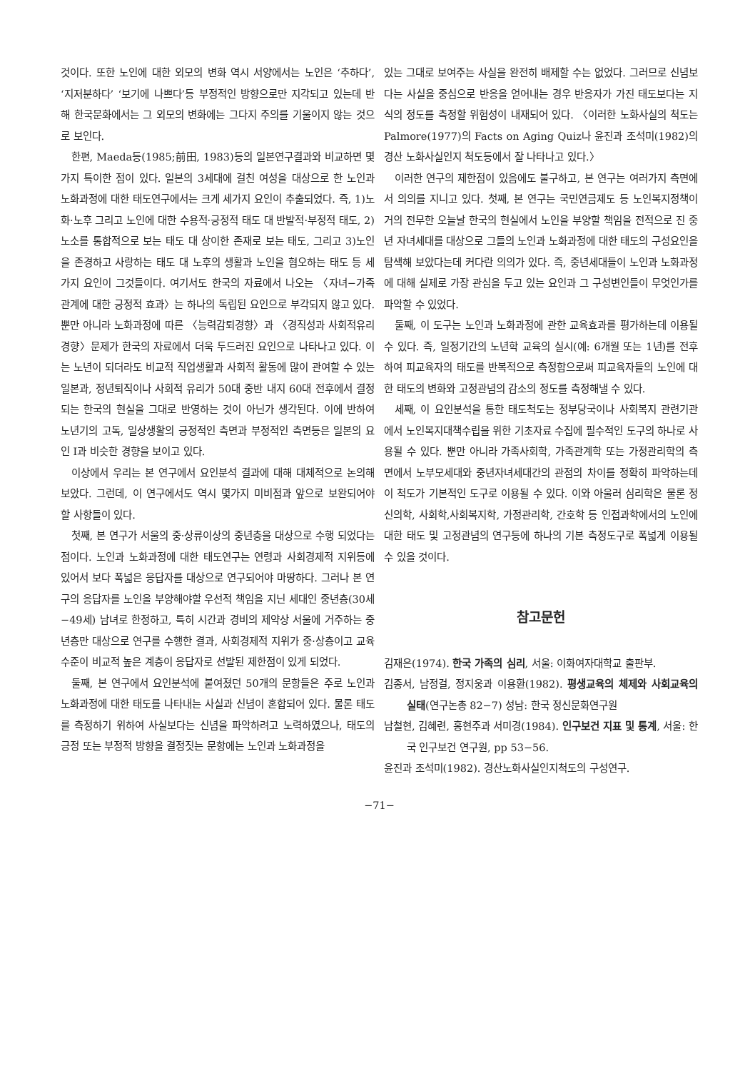것이다. 또한 노인에 대한 외모의 변화 역시 서양에서는 노인은 ‘추하다’, ‘지저분하다’ ‘보기에 나쁘다’등 부정적인 방향으로만 지각되고 있는데 반해 한국문화에서는 그 외모의 변화에는 그다지 주의를 기울이지 않는 것으로 보인다.
한편, Maeda등(1985;前田, 1983)등의 일본연구결과와 비교하면 몇가지 특이한 점이 있다. 일본의 3세대에 걸친 여성을 대상으로 한 노인과 노화과정에 대한 태도연구에서는 크게 세가지 요인이 추출되었다. 즉, 1)노화·노후 그리고 노인에 대한 수용적·긍정적 태도 대 반발적·부정적 태도, 2)노소를 통합적으로 보는 태도 대 상이한 존재로 보는 태도, 그리고 3)노인을 존경하고 사랑하는 태도 대 노후의 생활과 노인을 혐오하는 태도 등 세가지 요인이 그것들이다. 여기서도 한국의 자료에서 나오는 〈자녀−가족관계에 대한 긍정적 효과〉는 하나의 독립된 요인으로 부각되지 않고 있다. 뿐만 아니라 노화과정에 따른 〈능력감퇴경향〉과 〈경직성과 사회적유리경향〉문제가 한국의 자료에서 더욱 두드러진 요인으로 나타나고 있다. 이는 노년이 되더라도 비교적 직업생활과 사회적 활동에 많이 관여할 수 있는 일본과, 정년퇴직이나 사회적 유리가 50대 중반 내지 60대 전후에서 결정되는 한국의 현실을 그대로 반영하는 것이 아닌가 생각된다. 이에 반하여 노년기의 고독, 일상생활의 긍정적인 측면과 부정적인 측면등은 일본의 요인 Ⅰ과 비슷한 경향을 보이고 있다.
이상에서 우리는 본 연구에서 요인분석 결과에 대해 대체적으로 논의해 보았다. 그런데, 이 연구에서도 역시 몇가지 미비점과 앞으로 보완되어야 할 사항들이 있다.
첫째, 본 연구가 서울의 중·상류이상의 중년층을 대상으로 수행 되었다는 점이다. 노인과 노화과정에 대한 태도연구는 연령과 사회경제적 지위등에 있어서 보다 폭넓은 응답자를 대상으로 연구되어야 마땅하다. 그러나 본 연구의 응답자를 노인을 부양해야할 우선적 책임을 지닌 세대인 중년층(30세−49세) 남녀로 한정하고, 특히 시간과 경비의 제약상 서울에 거주하는 중년층만 대상으로 연구를 수행한 결과, 사회경제적 지위가 중·상층이고 교육수준이 비교적 높은 계층이 응답자로 선발된 제한점이 있게 되었다.
둘째, 본 연구에서 요인분석에 붙여졌던 50개의 문항들은 주로 노인과 노화과정에 대한 태도를 나타내는 사실과 신념이 혼합되어 있다. 물론 태도를 측정하기 위하여 사실보다는 신념을 파악하려고 노력하였으나, 태도의 긍정 또는 부정적 방향을 결정짓는 문항에는 노인과 노화과정을
있는 그대로 보여주는 사실을 완전히 배제할 수는 없었다. 그러므로 신념보다는 사실을 중심으로 반응을 얻어내는 경우 반응자가 가진 태도보다는 지식의 정도를 측정할 위험성이 내재되어 있다. 〈이러한 노화사실의 척도는 Palmore(1977)의 Facts on Aging Quiz나 윤진과 조석미(1982)의 경산 노화사실인지 척도등에서 잘 나타나고 있다.〉
이러한 연구의 제한점이 있음에도 불구하고, 본 연구는 여러가지 측면에서 의의를 지니고 있다. 첫째, 본 연구는 국민연금제도 등 노인복지정책이 거의 전무한 오늘날 한국의 현실에서 노인을 부양할 책임을 전적으로 진 중년 자녀세대를 대상으로 그들의 노인과 노화과정에 대한 태도의 구성요인을 탐색해 보았다는데 커다란 의의가 있다. 즉, 중년세대들이 노인과 노화과정에 대해 실제로 가장 관심을 두고 있는 요인과 그 구성변인들이 무엇인가를 파악할 수 있었다.
둘째, 이 도구는 노인과 노화과정에 관한 교육효과를 평가하는데 이용될 수 있다. 즉, 일정기간의 노년학 교육의 실시(예: 6개월 또는 1년)를 전후하여 피교육자의 태도를 반복적으로 측정함으로써 피교육자들의 노인에 대한 태도의 변화와 고정관념의 감소의 정도를 측정해낼 수 있다.
세째, 이 요인분석을 통한 태도척도는 정부당국이나 사회복지 관련기관에서 노인복지대책수립을 위한 기초자료 수집에 필수적인 도구의 하나로 사용될 수 있다. 뿐만 아니라 가족사회학, 가족관계학 또는 가정관리학의 측면에서 노부모세대와 중년자녀세대간의 관점의 차이를 정확히 파악하는데 이 척도가 기본적인 도구로 이용될 수 있다. 이와 아울러 심리학은 물론 정신의학, 사회학,사회복지학, 가정관리학, 간호학 등 인접과학에서의 노인에 대한 태도 및 고정관념의 연구등에 하나의 기본 측정도구로 폭넓게 이용될 수 있을 것이다.
참고문헌
김재은(1974). 한국 가족의 심리, 서울: 이화여자대학교 출판부.
김종서, 남정걸, 정지웅과 이용환(1982). 평생교육의 체제와 사회교육의 실태(연구논총 82−7) 성남: 한국 정신문화연구원
남철현, 김혜련, 홍현주과 서미경(1984). 인구보건 지표 및 통계, 서울: 한국 인구보건 연구원, pp 53−56.
윤진과 조석미(1982). 경산노화사실인지척도의 구성연구.
−71−